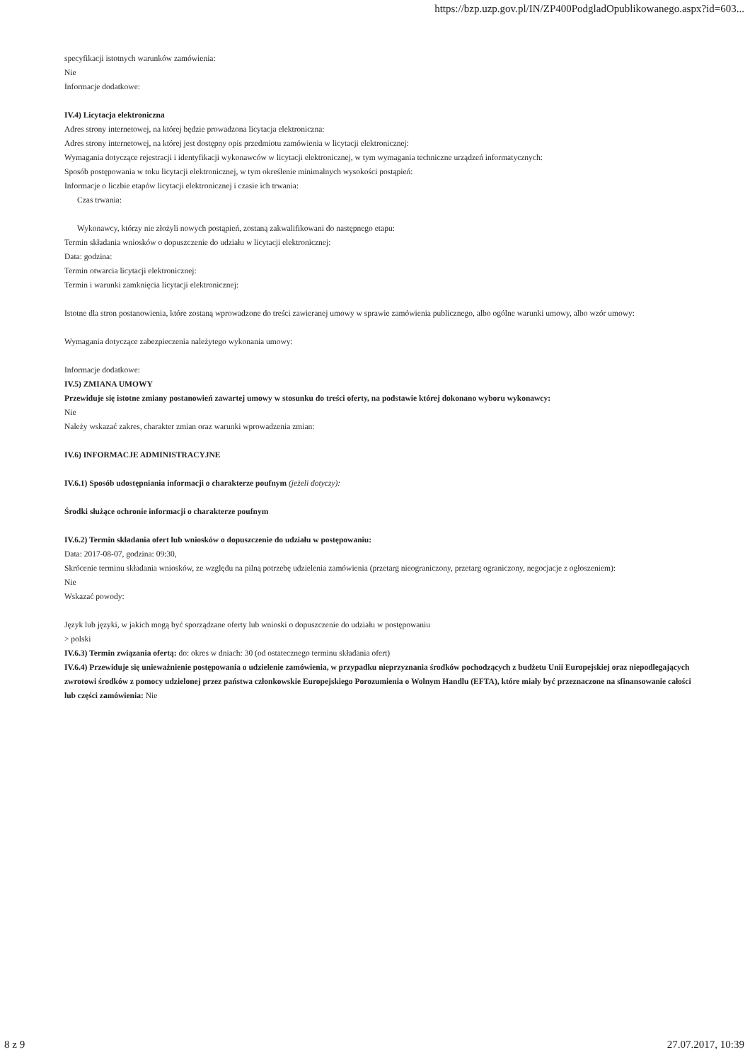https://bzp.uzp.gov.pl/IN/ZP400PodgladOpublikowanego.aspx?id=603...
specyfikacji istotnych warunków zamówienia:
Nie
Informacje dodatkowe:
IV.4) Licytacja elektroniczna
Adres strony internetowej, na której będzie prowadzona licytacja elektroniczna:
Adres strony internetowej, na której jest dostępny opis przedmiotu zamówienia w licytacji elektronicznej:
Wymagania dotyczące rejestracji i identyfikacji wykonawców w licytacji elektronicznej, w tym wymagania techniczne urządzeń informatycznych:
Sposób postępowania w toku licytacji elektronicznej, w tym określenie minimalnych wysokości postąpień:
Informacje o liczbie etapów licytacji elektronicznej i czasie ich trwania:
Czas trwania:
Wykonawcy, którzy nie złożyli nowych postąpień, zostaną zakwalifikowani do następnego etapu:
Termin składania wniosków o dopuszczenie do udziału w licytacji elektronicznej:
Data: godzina:
Termin otwarcia licytacji elektronicznej:
Termin i warunki zamknięcia licytacji elektronicznej:
Istotne dla stron postanowienia, które zostaną wprowadzone do treści zawieranej umowy w sprawie zamówienia publicznego, albo ogólne warunki umowy, albo wzór umowy:
Wymagania dotyczące zabezpieczenia należytego wykonania umowy:
Informacje dodatkowe:
IV.5) ZMIANA UMOWY
Przewiduje się istotne zmiany postanowień zawartej umowy w stosunku do treści oferty, na podstawie której dokonano wyboru wykonawcy:
Nie
Należy wskazać zakres, charakter zmian oraz warunki wprowadzenia zmian:
IV.6) INFORMACJE ADMINISTRACYJNE
IV.6.1) Sposób udostępniania informacji o charakterze poufnym (jeżeli dotyczy):
Środki służące ochronie informacji o charakterze poufnym
IV.6.2) Termin składania ofert lub wniosków o dopuszczenie do udziału w postępowaniu:
Data: 2017-08-07, godzina: 09:30,
Skrócenie terminu składania wniosków, ze względu na pilną potrzebę udzielenia zamówienia (przetarg nieograniczony, przetarg ograniczony, negocjacje z ogłoszeniem):
Nie
Wskazać powody:
Język lub języki, w jakich mogą być sporządzane oferty lub wnioski o dopuszczenie do udziału w postępowaniu
> polski
IV.6.3) Termin związania ofertą: do: okres w dniach: 30 (od ostatecznego terminu składania ofert)
IV.6.4) Przewiduje się unieważnienie postępowania o udzielenie zamówienia, w przypadku nieprzyznania środków pochodzących z budżetu Unii Europejskiej oraz niepodlegających zwrotowi środków z pomocy udzielonej przez państwa członkowskie Europejskiego Porozumienia o Wolnym Handlu (EFTA), które miały być przeznaczone na sfinansowanie całości lub części zamówienia: Nie
8 z 9 27.07.2017, 10:39